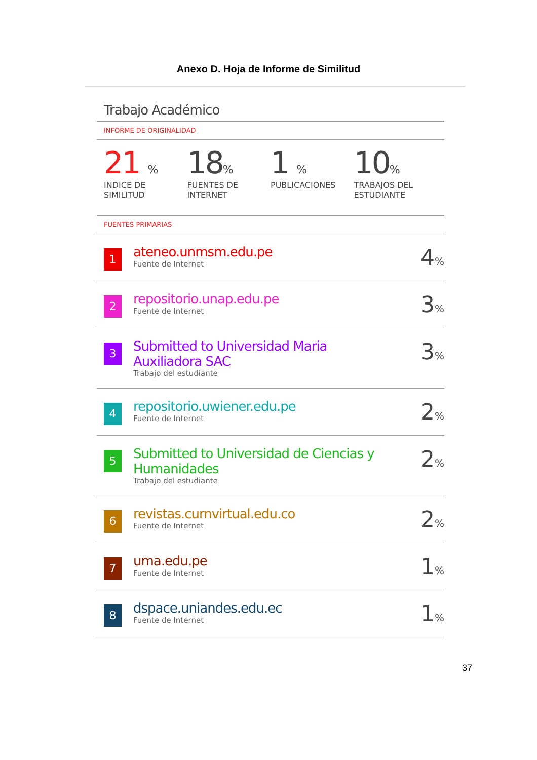Anexo D. Hoja de Informe de Similitud
Trabajo Académico
INFORME DE ORIGINALIDAD
21 %
INDICE DE SIMILITUD
18%
FUENTES DE INTERNET
1 %
PUBLICACIONES
10%
TRABAJOS DEL ESTUDIANTE
FUENTES PRIMARIAS
| 1 | ateneo.unmsm.edu.pe Fuente de Internet | 4 % |
| 2 | repositorio.unap.edu.pe Fuente de Internet | 3 % |
| 3 | Submitted to Universidad Maria Auxiliadora SAC Trabajo del estudiante | 3 % |
| 4 | repositorio.uwiener.edu.pe Fuente de Internet | 2 % |
| 5 | Submitted to Universidad de Ciencias y Humanidades Trabajo del estudiante | 2 % |
| 6 | revistas.curnvirtual.edu.co Fuente de Internet | 2 % |
| 7 | uma.edu.pe Fuente de Internet | 1 % |
| 8 | dspace.uniandes.edu.ec Fuente de Internet | 1 % |
37